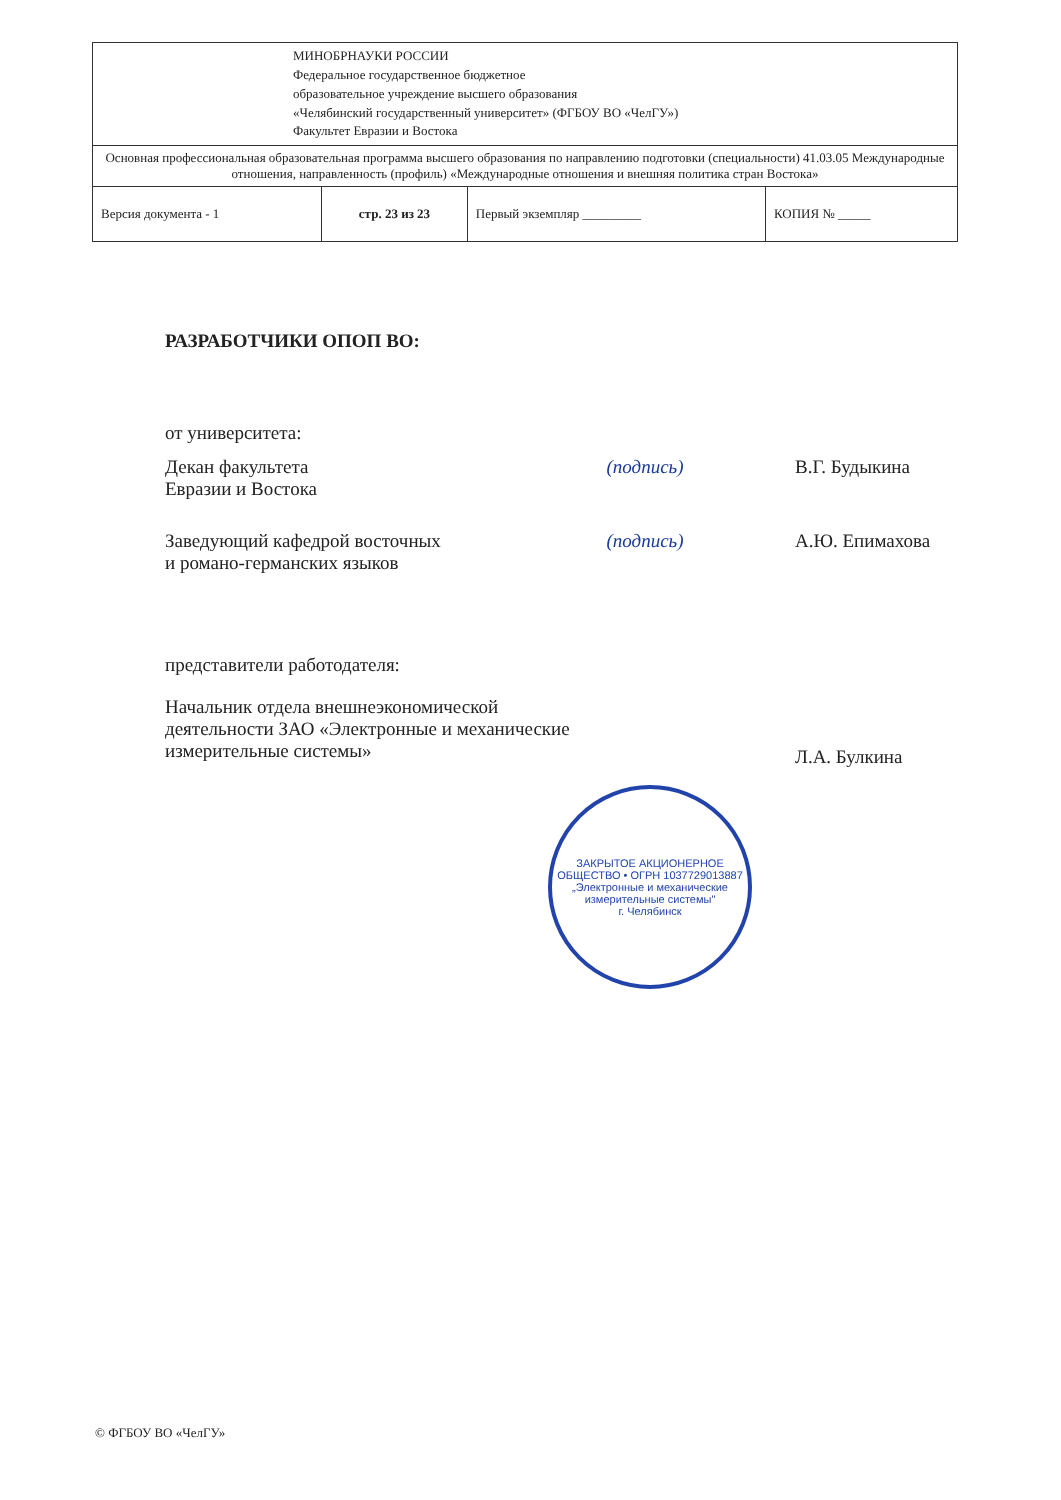| МИНОБРНАУКИ РОССИИ Федеральное государственное бюджетное образовательное учреждение высшего образования «Челябинский государственный университет» (ФГБОУ ВО «ЧелГУ») Факультет Евразии и Востока | | | |
| Основная профессиональная образовательная программа высшего образования по направлению подготовки (специальности) 41.03.05 Международные отношения, направленность (профиль) «Международные отношения и внешняя политика стран Востока» | | | |
| Версия документа - 1 | стр. 23 из 23 | Первый экземпляр _________ | КОПИЯ № _____ |
РАЗРАБОТЧИКИ ОПОП ВО:
от университета:
Декан факультета
Евразии и Востока
(подпись) В.Г. Будыкина
Заведующий кафедрой восточных
и романо-германских языков
(подпись) А.Ю. Епимахова
представители работодателя:
Начальник отдела внешнеэкономической деятельности ЗАО «Электронные и механические измерительные системы»
Л.А. Булкина
ЗАКРЫТОЕ АКЦИОНЕРНОЕ ОБЩЕСТВО • ОГРН 1037729013887
„Электронные и механические измерительные системы"
г. Челябинск
© ФГБОУ ВО «ЧелГУ»